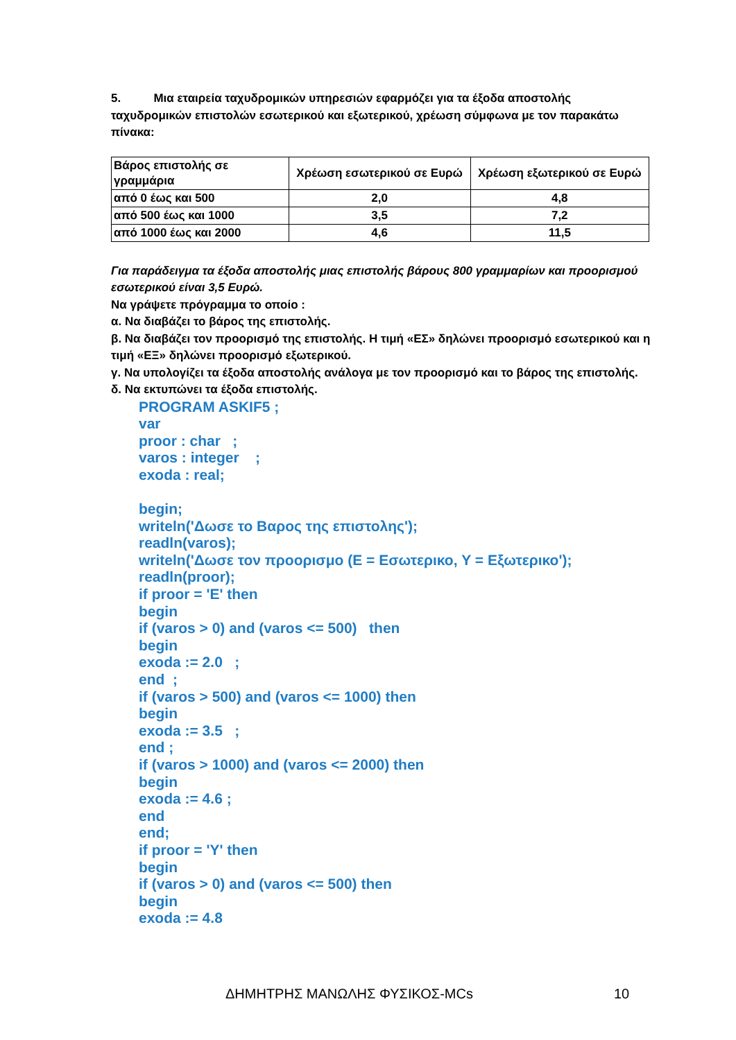5. Μια εταιρεία ταχυδρομικών υπηρεσιών εφαρμόζει για τα έξοδα αποστολής ταχυδρομικών επιστολών εσωτερικού και εξωτερικού, χρέωση σύμφωνα με τον παρακάτω πίνακα:
| Βάρος επιστολής σε γραμμάρια | Χρέωση εσωτερικού σε Ευρώ | Χρέωση εξωτερικού σε Ευρώ |
| --- | --- | --- |
| από 0 έως και 500 | 2,0 | 4,8 |
| από 500 έως και 1000 | 3,5 | 7,2 |
| από 1000 έως και 2000 | 4,6 | 11,5 |
Για παράδειγμα τα έξοδα αποστολής μιας επιστολής βάρους 800 γραμμαρίων και προορισμού εσωτερικού είναι 3,5 Ευρώ.
Να γράψετε πρόγραμμα το οποίο :
α. Να διαβάζει το βάρος της επιστολής.
β. Να διαβάζει τον προορισμό της επιστολής. Η τιμή «ΕΣ» δηλώνει προορισμό εσωτερικού και η τιμή «ΕΞ» δηλώνει προορισμό εξωτερικού.
γ. Να υπολογίζει τα έξοδα αποστολής ανάλογα με τον προορισμό και το βάρος της επιστολής.
δ. Να εκτυπώνει τα έξοδα επιστολής.
PROGRAM ASKIF5 ;
var
proor : char ;
varos : integer ;
exoda : real;
begin;
writeln('Δωσε το Βαρος της επιστολης');
readln(varos);
writeln('Δωσε τον προορισμο (E = Εσωτερικο, Y = Εξωτερικο');
readln(proor);
if proor = 'E' then
begin
if (varos > 0) and (varos <= 500) then
begin
exoda := 2.0 ;
end ;
if (varos > 500) and (varos <= 1000) then
begin
exoda := 3.5 ;
end ;
if (varos > 1000) and (varos <= 2000) then
begin
exoda := 4.6 ;
end
end;
if proor = 'Y' then
begin
if (varos > 0) and (varos <= 500) then
begin
exoda := 4.8
ΔΗΜΗΤΡΗΣ ΜΑΝΩΛΗΣ ΦΥΣΙΚΟΣ-MCs 10